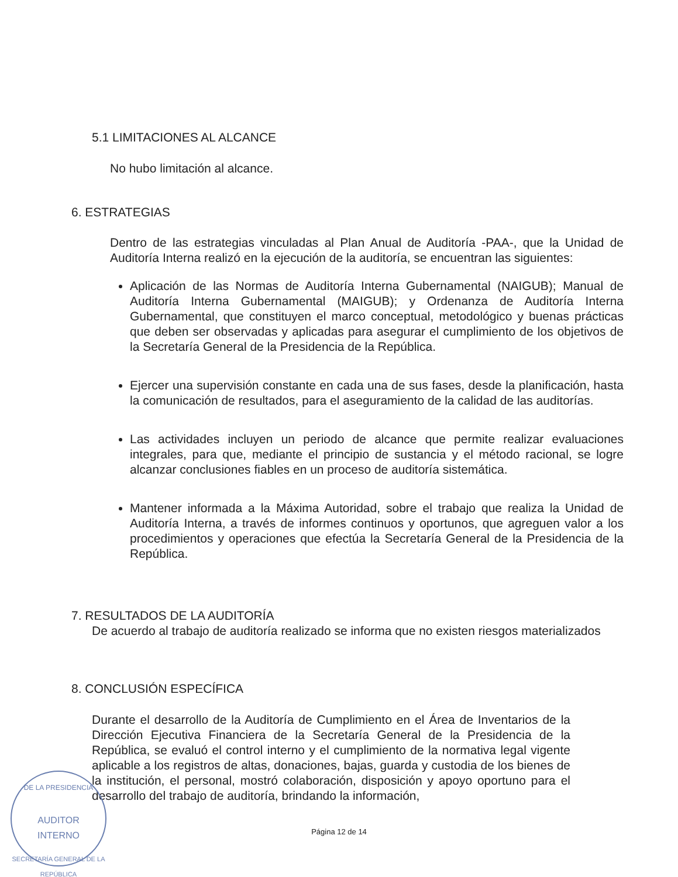5.1 LIMITACIONES AL ALCANCE
No hubo limitación al alcance.
6. ESTRATEGIAS
Dentro de las estrategias vinculadas al Plan Anual de Auditoría -PAA-, que la Unidad de Auditoría Interna realizó en la ejecución de la auditoría, se encuentran las siguientes:
Aplicación de las Normas de Auditoría Interna Gubernamental (NAIGUB); Manual de Auditoría Interna Gubernamental (MAIGUB); y Ordenanza de Auditoría Interna Gubernamental, que constituyen el marco conceptual, metodológico y buenas prácticas que deben ser observadas y aplicadas para asegurar el cumplimiento de los objetivos de la Secretaría General de la Presidencia de la República.
Ejercer una supervisión constante en cada una de sus fases, desde la planificación, hasta la comunicación de resultados, para el aseguramiento de la calidad de las auditorías.
Las actividades incluyen un periodo de alcance que permite realizar evaluaciones integrales, para que, mediante el principio de sustancia y el método racional, se logre alcanzar conclusiones fiables en un proceso de auditoría sistemática.
Mantener informada a la Máxima Autoridad, sobre el trabajo que realiza la Unidad de Auditoría Interna, a través de informes continuos y oportunos, que agreguen valor a los procedimientos y operaciones que efectúa la Secretaría General de la Presidencia de la República.
7. RESULTADOS DE LA AUDITORÍA
De acuerdo al trabajo de auditoría realizado se informa que no existen riesgos materializados
8. CONCLUSIÓN ESPECÍFICA
Durante el desarrollo de la Auditoría de Cumplimiento en el Área de Inventarios de la Dirección Ejecutiva Financiera de la Secretaría General de la Presidencia de la República, se evaluó el control interno y el cumplimiento de la normativa legal vigente aplicable a los registros de altas, donaciones, bajas, guarda y custodia de los bienes de la institución, el personal, mostró colaboración, disposición y apoyo oportuno para el desarrollo del trabajo de auditoría, brindando la información,
Página 12 de 14
DE LA PRESIDENCIA
AUDITOR
INTERNO
SECRETARÍA GENERAL DE LA REPÚBLICA